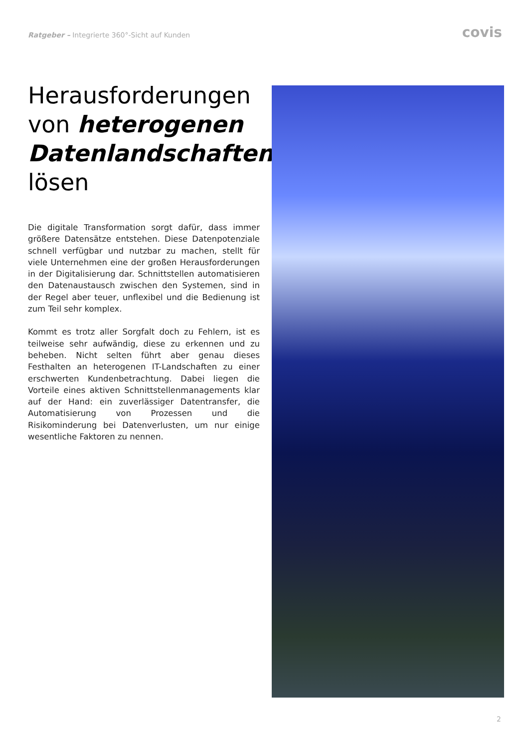Ratgeber – Integrierte 360°-Sicht auf Kunden
covis
Herausforderungen von heterogenen Datenlandschaften lösen
Die digitale Transformation sorgt dafür, dass immer größere Datensätze entstehen. Diese Datenpotenziale schnell verfügbar und nutzbar zu machen, stellt für viele Unternehmen eine der großen Herausforderungen in der Digitalisierung dar. Schnittstellen automatisieren den Datenaustausch zwischen den Systemen, sind in der Regel aber teuer, unflexibel und die Bedienung ist zum Teil sehr komplex.
Kommt es trotz aller Sorgfalt doch zu Fehlern, ist es teilweise sehr aufwändig, diese zu erkennen und zu beheben. Nicht selten führt aber genau dieses Festhalten an heterogenen IT-Landschaften zu einer erschwerten Kundenbetrachtung. Dabei liegen die Vorteile eines aktiven Schnittstellenmanagements klar auf der Hand: ein zuverlässiger Datentransfer, die Automatisierung von Prozessen und die Risikominderung bei Datenverlusten, um nur einige wesentliche Faktoren zu nennen.
2